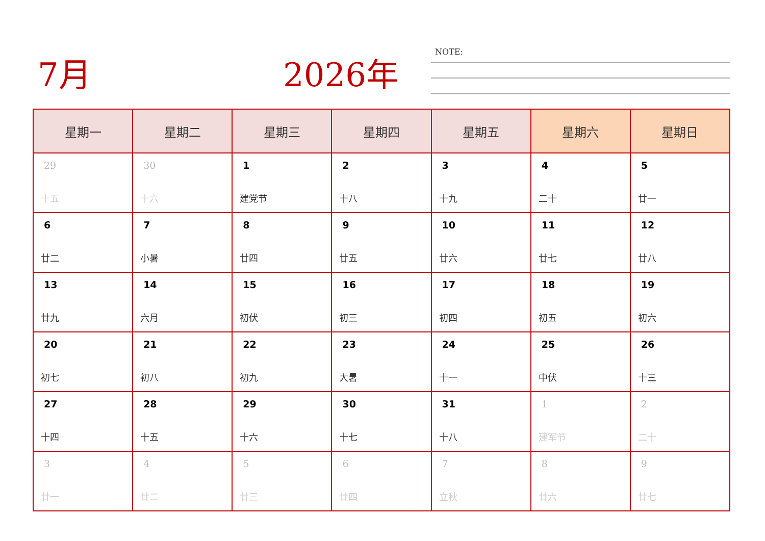7月 2026年 NOTE:
| 星期一 | 星期二 | 星期三 | 星期四 | 星期五 | 星期六 | 星期日 |
| --- | --- | --- | --- | --- | --- | --- |
| 29 十五 | 30 十六 | 1 建党节 | 2 十八 | 3 十九 | 4 二十 | 5 廿一 |
| 6 廿二 | 7 小暑 | 8 廿四 | 9 廿五 | 10 廿六 | 11 廿七 | 12 廿八 |
| 13 廿九 | 14 六月 | 15 初伏 | 16 初三 | 17 初四 | 18 初五 | 19 初六 |
| 20 初七 | 21 初八 | 22 初九 | 23 大暑 | 24 十一 | 25 中伏 | 26 十三 |
| 27 十四 | 28 十五 | 29 十六 | 30 十七 | 31 十八 | 1 建军节 | 2 二十 |
| 3 廿一 | 4 廿二 | 5 廿三 | 6 廿四 | 7 立秋 | 8 廿六 | 9 廿七 |